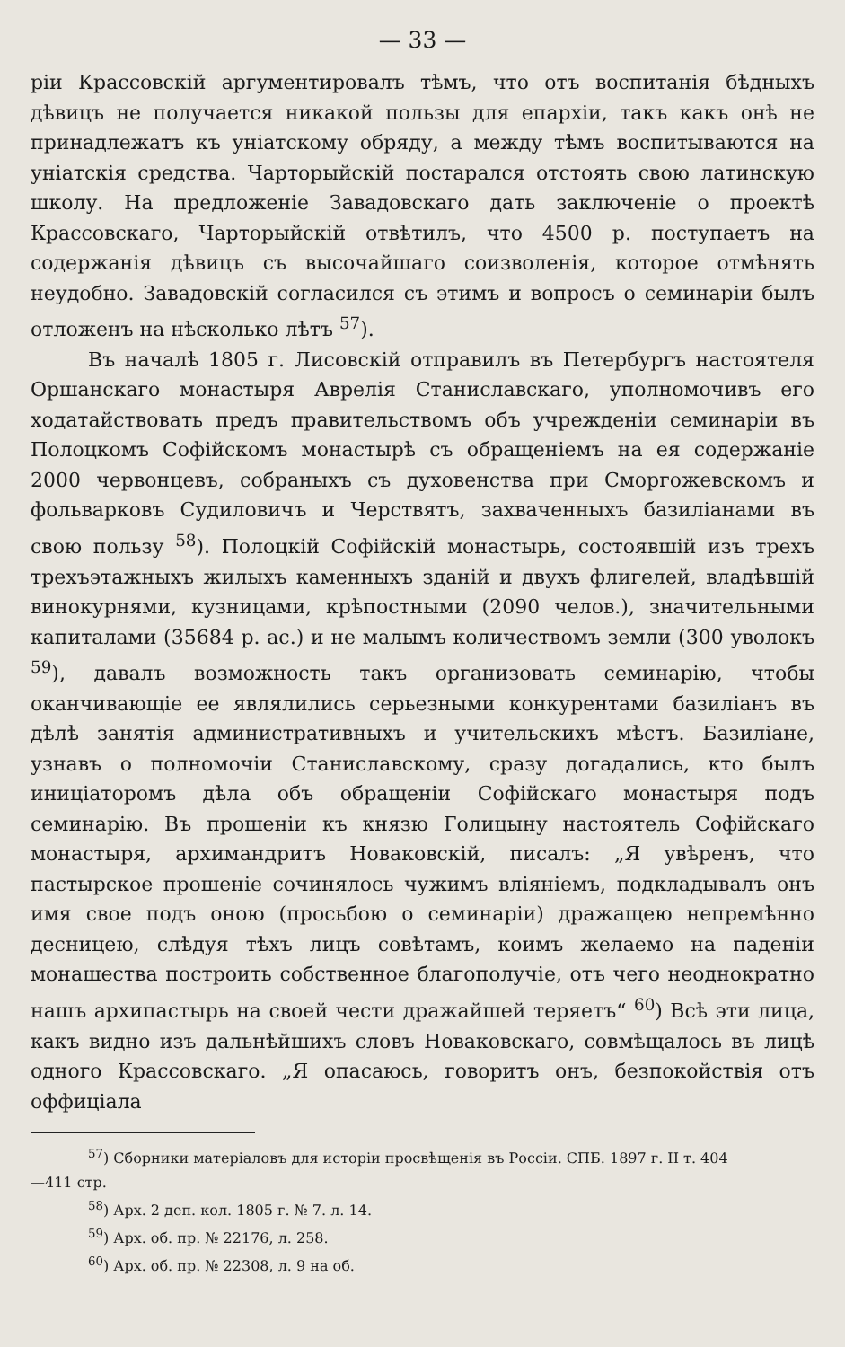— 33 —
ріи Крассовскій аргументировалъ тѣмъ, что отъ воспитанія бѣдныхъ дѣвицъ не получается никакой пользы для епархіи, такъ какъ онѣ не принадлежатъ къ уніатскому обряду, а между тѣмъ воспитываются на уніатскія средства. Чарторыйскій постарался отстоять свою латинскую школу. На предложеніе Завадовскаго дать заключеніе о проектѣ Крассовскаго, Чарторыйскій отвѣтилъ, что 4500 р. поступаетъ на содержанія дѣвицъ съ высочайшаго соизволенія, которое отмѣнять неудобно. Завадовскій согласился съ этимъ и вопросъ о семинаріи былъ отложенъ на нѣсколько лѣтъ <sup>57</sup>).
Въ началѣ 1805 г. Лисовскій отправилъ въ Петербургъ настоятеля Оршанскаго монастыря Аврелія Станиславскаго, уполномочивъ его ходатайствовать предъ правительствомъ объ учрежденіи семинаріи въ Полоцкомъ Софійскомъ монастырѣ съ обращеніемъ на ея содержаніе 2000 червонцевъ, собраныхъ съ духовенства при Сморгожевскомъ и фольварковъ Судиловичъ и Черствятъ, захваченныхъ базиліанами въ свою пользу <sup>58</sup>). Полоцкій Софійскій монастырь, состоявшій изъ трехъ трехъэтажныхъ жилыхъ каменныхъ зданій и двухъ флигелей, владѣвшій винокурнями, кузницами, крѣпостными (2090 челов.), значительными капиталами (35684 р. ас.) и не малымъ количествомъ земли (300 уволокъ <sup>59</sup>), давалъ возможность такъ организовать семинарію, чтобы оканчивающіе ее являлились серьезными конкурентами базиліанъ въ дѣлѣ занятія административныхъ и учительскихъ мѣстъ. Базиліане, узнавъ о полномочіи Станиславскому, сразу догадались, кто былъ иниціаторомъ дѣла объ обращеніи Софійскаго монастыря подъ семинарію. Въ прошеніи къ князю Голицыну настоятель Софійскаго монастыря, архимандритъ Новаковскій, писалъ: „Я увѣренъ, что пастырское прошеніе сочинялось чужимъ вліяніемъ, подкладывалъ онъ имя свое подъ оною (просьбою о семинаріи) дражащею непремѣнно десницею, слѣдуя тѣхъ лицъ совѣтамъ, коимъ желаемо на паденіи монашества построить собственное благополучіе, отъ чего неоднократно нашъ архипастырь на своей чести дражайшей теряетъ“ <sup>60</sup>) Всѣ эти лица, какъ видно изъ дальнѣйшихъ словъ Новаковскаго, совмѣщалось въ лицѣ одного Крассовскаго. „Я опасаюсь, говоритъ онъ, безпокойствія отъ оффиціала
<sup>57</sup>) Сборники матеріаловъ для исторіи просвѣщенія въ Россіи. СПБ. 1897 г. II т. 404
—411 стр.
<sup>58</sup>) Арх. 2 деп. кол. 1805 г. № 7. л. 14.
<sup>59</sup>) Арх. об. пр. № 22176, л. 258.
<sup>60</sup>) Арх. об. пр. № 22308, л. 9 на об.